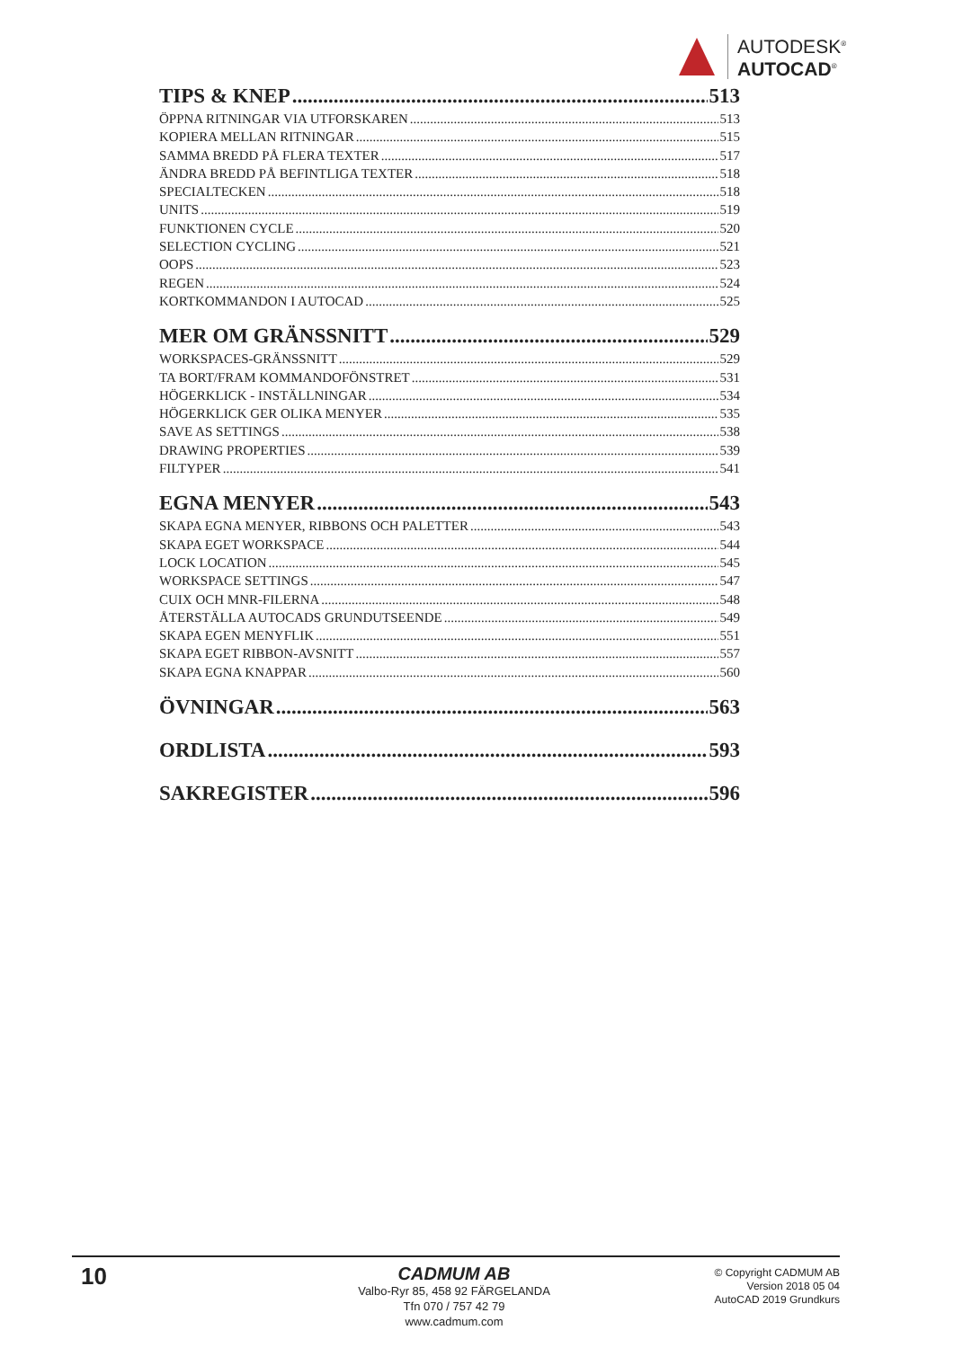AUTODESK<sup>®</sup>
AUTOCAD<sup>®</sup>
TIPS & KNEP 513
ÖPPNA RITNINGAR VIA UTFORSKAREN 513
KOPIERA MELLAN RITNINGAR 515
SAMMA BREDD PÅ FLERA TEXTER 517
ÄNDRA BREDD PÅ BEFINTLIGA TEXTER 518
SPECIALTECKEN 518
UNITS 519
FUNKTIONEN CYCLE 520
SELECTION CYCLING 521
OOPS 523
REGEN 524
KORTKOMMANDON I AUTOCAD 525
MER OM GRÄNSSNITT 529
WORKSPACES-GRÄNSSNITT 529
TA BORT/FRAM KOMMANDOFÖNSTRET 531
HÖGERKLICK - INSTÄLLNINGAR 534
HÖGERKLICK GER OLIKA MENYER 535
SAVE AS SETTINGS 538
DRAWING PROPERTIES 539
FILTYPER 541
EGNA MENYER 543
SKAPA EGNA MENYER, RIBBONS OCH PALETTER 543
SKAPA EGET WORKSPACE 544
LOCK LOCATION 545
WORKSPACE SETTINGS 547
CUIX OCH MNR-FILERNA 548
ÅTERSTÄLLA AUTOCADS GRUNDUTSEENDE 549
SKAPA EGEN MENYFLIK 551
SKAPA EGET RIBBON-AVSNITT 557
SKAPA EGNA KNAPPAR 560
ÖVNINGAR 563
ORDLISTA 593
SAKREGISTER 596
10
CADMUM AB
Valbo-Ryr 85, 458 92 FÄRGELANDA
Tfn 070 / 757 42 79
www.cadmum.com
© Copyright CADMUM AB
Version 2018 05 04
AutoCAD 2019 Grundkurs